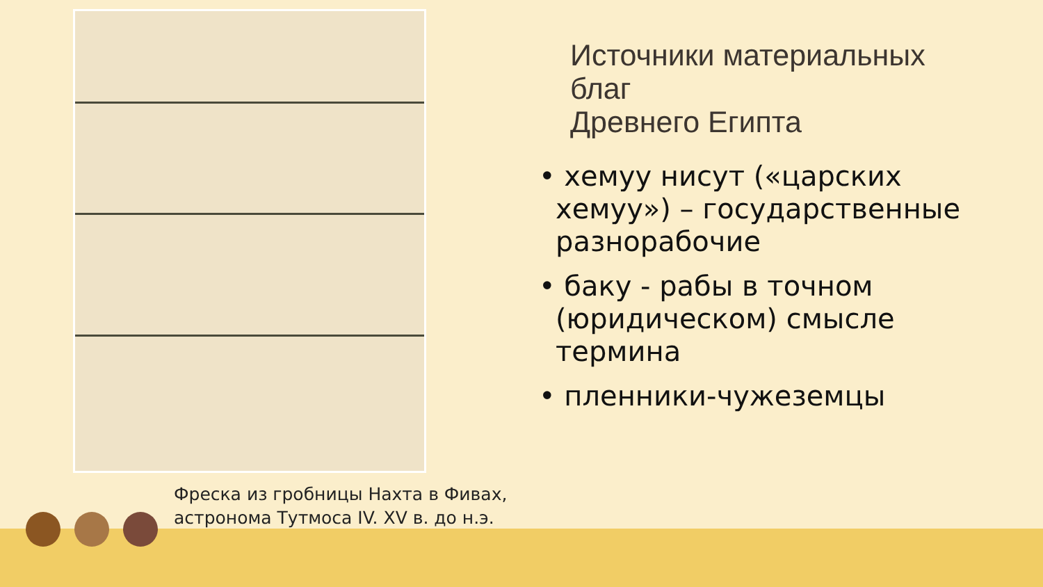Фреска из гробницы Нахта в Фивах,
астронома Тутмоса IV. XV в. до н.э.
Источники материальных
благ
Древнего Египта
• хемуу нисут («царских хемуу») – государственные разнорабочие
• баку - рабы в точном (юридическом) смысле термина
• пленники-чужеземцы